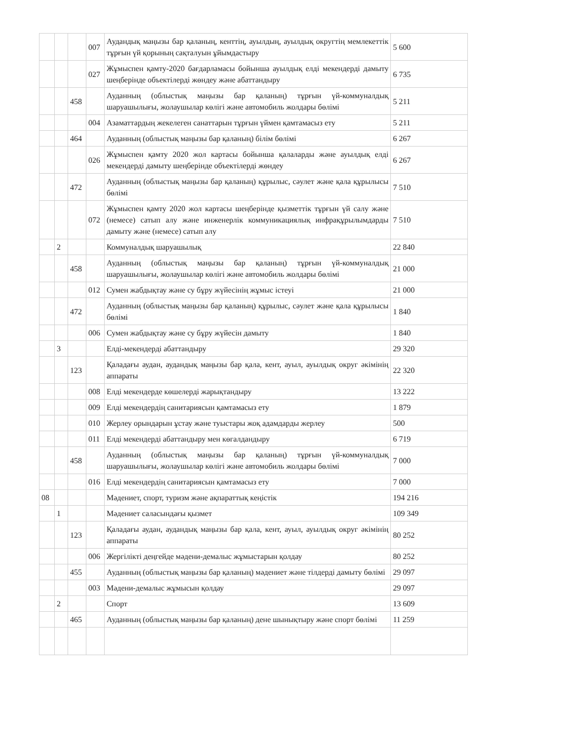| | | | 007 | Аудандық маңызы бар қаланың, кенттің, ауылдың, ауылдық округтің мемлекеттік тұрғын үй қорының сақталуын ұйымдастыру | 5 600 |
| | | | 027 | Жұмыспен қамту-2020 бағдарламасы бойынша ауылдық елді мекендерді дамыту шеңберінде объектілерді жөндеу және абаттандыру | 6 735 |
| | | 458 | | Ауданның (облыстық маңызы бар қаланың) тұрғын үй-коммуналдық шаруашылығы, жолаушылар көлігі және автомобиль жолдары бөлімі | 5 211 |
| | | | 004 | Азаматтардың жекелеген санаттарын тұрғын үймен қамтамасыз ету | 5 211 |
| | | 464 | | Ауданның (облыстық маңызы бар қаланың) білім бөлімі | 6 267 |
| | | | 026 | Жұмыспен қамту 2020 жол картасы бойынша қалаларды және ауылдық елді мекендерді дамыту шеңберінде объектілерді жөндеу | 6 267 |
| | | 472 | | Ауданның (облыстық маңызы бар қаланың) құрылыс, сәулет және қала құрылысы бөлімі | 7 510 |
| | | | 072 | Жұмыспен қамту 2020 жол картасы шеңберінде қызметтік тұрғын үй салу және (немесе) сатып алу және инженерлік коммуникациялық инфрақұрылымдарды дамыту және (немесе) сатып алу | 7 510 |
| | 2 | | | Коммуналдық шаруашылық | 22 840 |
| | | 458 | | Ауданның (облыстық маңызы бар қаланың) тұрғын үй-коммуналдық шаруашылығы, жолаушылар көлігі және автомобиль жолдары бөлімі | 21 000 |
| | | | 012 | Сумен жабдықтау және су бұру жүйесінің жұмыс істеуі | 21 000 |
| | | 472 | | Ауданның (облыстық маңызы бар қаланың) құрылыс, сәулет және қала құрылысы бөлімі | 1 840 |
| | | | 006 | Сумен жабдықтау және су бұру жүйесін дамыту | 1 840 |
| | 3 | | | Елді-мекендерді абаттандыру | 29 320 |
| | | 123 | | Қаладағы аудан, аудандық маңызы бар қала, кент, ауыл, ауылдық округ әкімінің аппараты | 22 320 |
| | | | 008 | Елді мекендерде көшелерді жарықтандыру | 13 222 |
| | | | 009 | Елді мекендердің санитариясын қамтамасыз ету | 1 879 |
| | | | 010 | Жерлеу орындарын ұстау және туыстары жоқ адамдарды жерлеу | 500 |
| | | | 011 | Елді мекендерді абаттандыру мен көгалдандыру | 6 719 |
| | | 458 | | Ауданның (облыстық маңызы бар қаланың) тұрғын үй-коммуналдық шаруашылығы, жолаушылар көлігі және автомобиль жолдары бөлімі | 7 000 |
| | | | 016 | Елді мекендердің санитариясын қамтамасыз ету | 7 000 |
| 08 | | | | Мәдениет, спорт, туризм және ақпараттық кеңістік | 194 216 |
| | 1 | | | Мәдениет саласындағы қызмет | 109 349 |
| | | 123 | | Қаладағы аудан, аудандық маңызы бар қала, кент, ауыл, ауылдық округ әкімінің аппараты | 80 252 |
| | | | 006 | Жергілікті деңгейде мәдени-демалыс жұмыстарын қолдау | 80 252 |
| | | 455 | | Ауданның (облыстық маңызы бар қаланың) мәдениет және тілдерді дамыту бөлімі | 29 097 |
| | | | 003 | Мәдени-демалыс жұмысын қолдау | 29 097 |
| | 2 | | | Спорт | 13 609 |
| | | 465 | | Ауданның (облыстық маңызы бар қаланың) дене шынықтыру және спорт бөлімі | 11 259 |